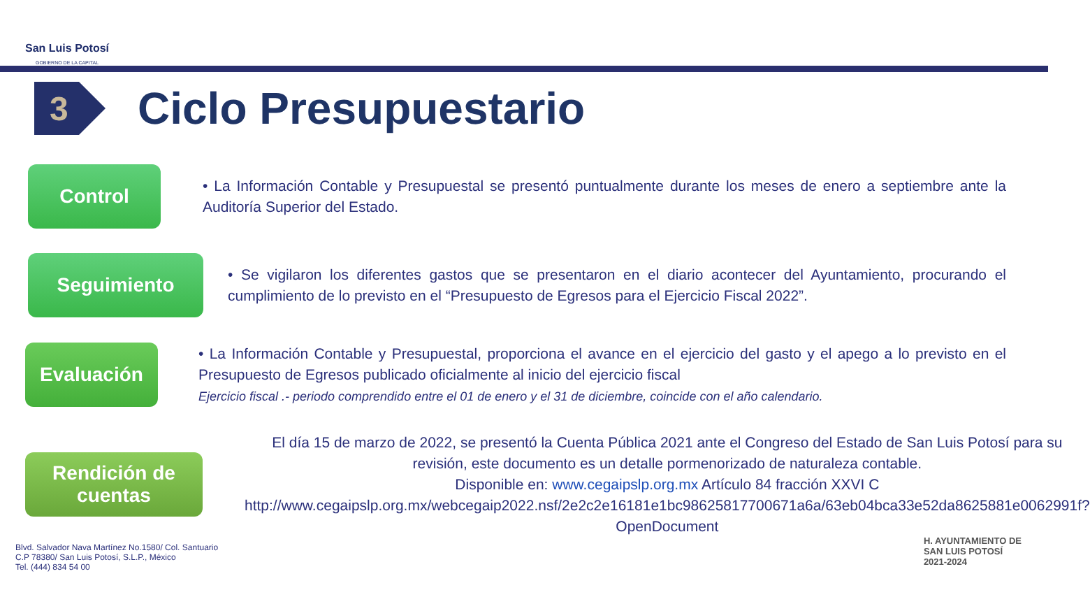San Luis Potosí
GOBIERNO DE LA CAPITAL
3
Ciclo Presupuestario
Control
• La Información Contable y Presupuestal se presentó puntualmente durante los meses de enero a septiembre ante la Auditoría Superior del Estado.
Seguimiento
• Se vigilaron los diferentes gastos que se presentaron en el diario acontecer del Ayuntamiento, procurando el cumplimiento de lo previsto en el “Presupuesto de Egresos para el Ejercicio Fiscal 2022”.
Evaluación
• La Información Contable y Presupuestal, proporciona el avance en el ejercicio del gasto y el apego a lo previsto en el Presupuesto de Egresos publicado oficialmente al inicio del ejercicio fiscal
Ejercicio fiscal .- periodo comprendido entre el 01 de enero y el 31 de diciembre, coincide con el año calendario.
Rendición de
cuentas
El día 15 de marzo de 2022, se presentó la Cuenta Pública 2021 ante el Congreso del Estado de San Luis Potosí para su revisión, este documento es un detalle pormenorizado de naturaleza contable.
Disponible en: www.cegaipslp.org.mx Artículo 84 fracción XXVI C http://www.cegaipslp.org.mx/webcegaip2022.nsf/2e2c2e16181e1bc98625817700671a6a/63eb04bca33e52da8625881e0062991f?OpenDocument
Blvd. Salvador Nava Martínez No.1580/ Col. Santuario
C.P 78380/ San Luis Potosí, S.L.P., México
Tel. (444) 834 54 00
H. AYUNTAMIENTO DE
SAN LUIS POTOSÍ
2021-2024